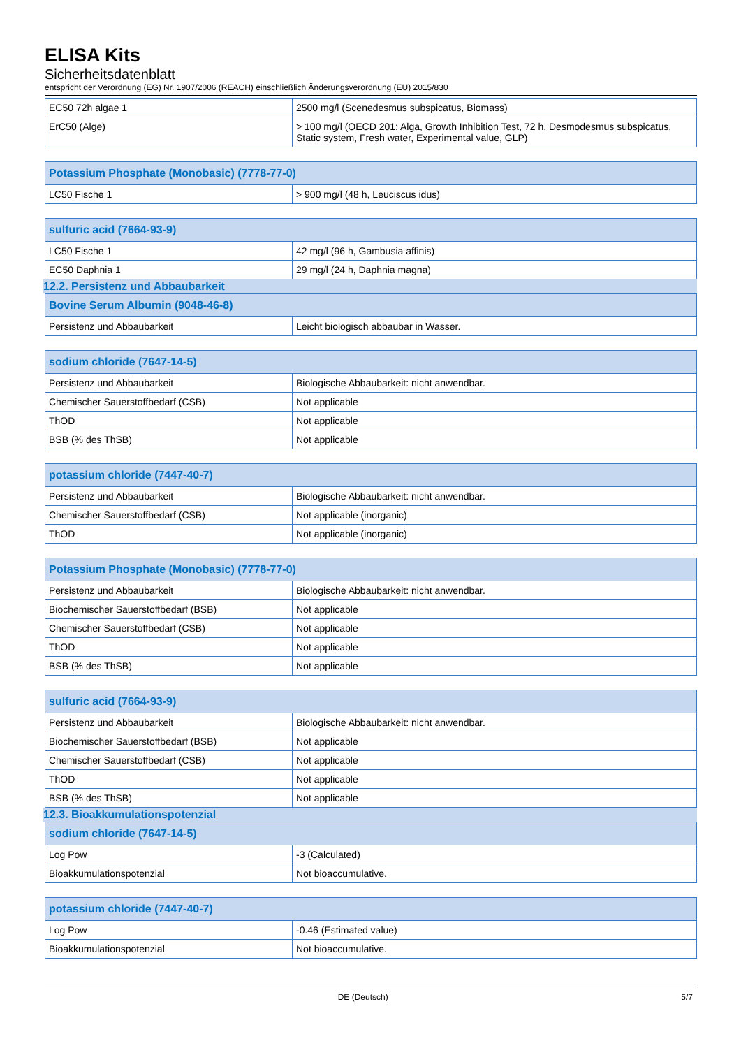ELISA Kits
Sicherheitsdatenblatt
entspricht der Verordnung (EG) Nr. 1907/2006 (REACH) einschließlich Änderungsverordnung (EU) 2015/830
| EC50 72h algae 1 | 2500 mg/l (Scenedesmus subspicatus, Biomass) |
| ErC50 (Alge) | > 100 mg/l (OECD 201: Alga, Growth Inhibition Test, 72 h, Desmodesmus subspicatus, Static system, Fresh water, Experimental value, GLP) |
| Potassium Phosphate (Monobasic) (7778-77-0) | |
| --- | --- |
| LC50 Fische 1 | > 900 mg/l (48 h, Leuciscus idus) |
| sulfuric acid (7664-93-9) | |
| --- | --- |
| LC50 Fische 1 | 42 mg/l (96 h, Gambusia affinis) |
| EC50 Daphnia 1 | 29 mg/l (24 h, Daphnia magna) |
12.2. Persistenz und Abbaubarkeit
| Bovine Serum Albumin (9048-46-8) | |
| --- | --- |
| Persistenz und Abbaubarkeit | Leicht biologisch abbaubar in Wasser. |
| sodium chloride (7647-14-5) | |
| --- | --- |
| Persistenz und Abbaubarkeit | Biologische Abbaubarkeit: nicht anwendbar. |
| Chemischer Sauerstoffbedarf (CSB) | Not applicable |
| ThOD | Not applicable |
| BSB (% des ThSB) | Not applicable |
| potassium chloride (7447-40-7) | |
| --- | --- |
| Persistenz und Abbaubarkeit | Biologische Abbaubarkeit: nicht anwendbar. |
| Chemischer Sauerstoffbedarf (CSB) | Not applicable (inorganic) |
| ThOD | Not applicable (inorganic) |
| Potassium Phosphate (Monobasic) (7778-77-0) | |
| --- | --- |
| Persistenz und Abbaubarkeit | Biologische Abbaubarkeit: nicht anwendbar. |
| Biochemischer Sauerstoffbedarf (BSB) | Not applicable |
| Chemischer Sauerstoffbedarf (CSB) | Not applicable |
| ThOD | Not applicable |
| BSB (% des ThSB) | Not applicable |
| sulfuric acid (7664-93-9) | |
| --- | --- |
| Persistenz und Abbaubarkeit | Biologische Abbaubarkeit: nicht anwendbar. |
| Biochemischer Sauerstoffbedarf (BSB) | Not applicable |
| Chemischer Sauerstoffbedarf (CSB) | Not applicable |
| ThOD | Not applicable |
| BSB (% des ThSB) | Not applicable |
12.3. Bioakkumulationspotenzial
| sodium chloride (7647-14-5) | |
| --- | --- |
| Log Pow | -3 (Calculated) |
| Bioakkumulationspotenzial | Not bioaccumulative. |
| potassium chloride (7447-40-7) | |
| --- | --- |
| Log Pow | -0.46 (Estimated value) |
| Bioakkumulationspotenzial | Not bioaccumulative. |
DE (Deutsch) 5/7